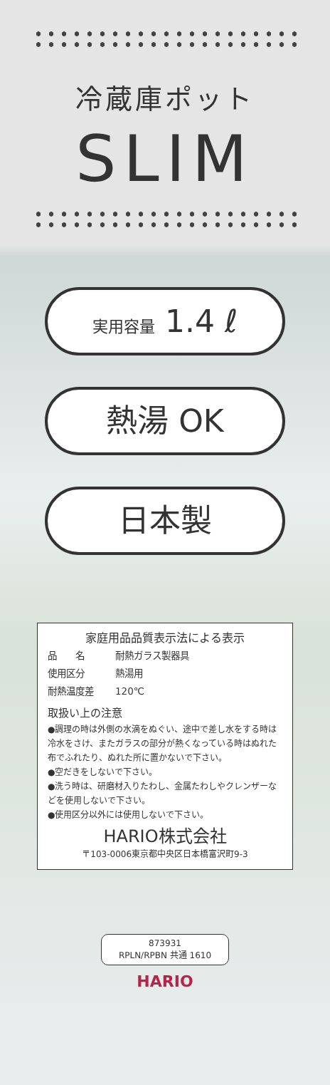冷蔵庫ポット
SLIM
実用容量 1.4 ℓ
熱湯 OK
日本製
家庭用品品質表示法による表示
| 品 名 | 耐熱ガラス製器具 |
| 使用区分 | 熱湯用 |
| 耐熱温度差 | 120℃ |
取扱い上の注意
●調理の時は外側の水滴をぬぐい、途中で差し水をする時は冷水をさけ、またガラスの部分が熱くなっている時はぬれた布でふれたり、ぬれた所に置かないで下さい。
●空だきをしないで下さい。
●洗う時は、研磨材入りたわし、金属たわしやクレンザーなどを使用しないで下さい。
●使用区分以外には使用しないで下さい。
HARIO株式会社
〒103-0006東京都中央区日本橋富沢町9-3
873931
RPLN/RPBN 共通 1610
HARIO